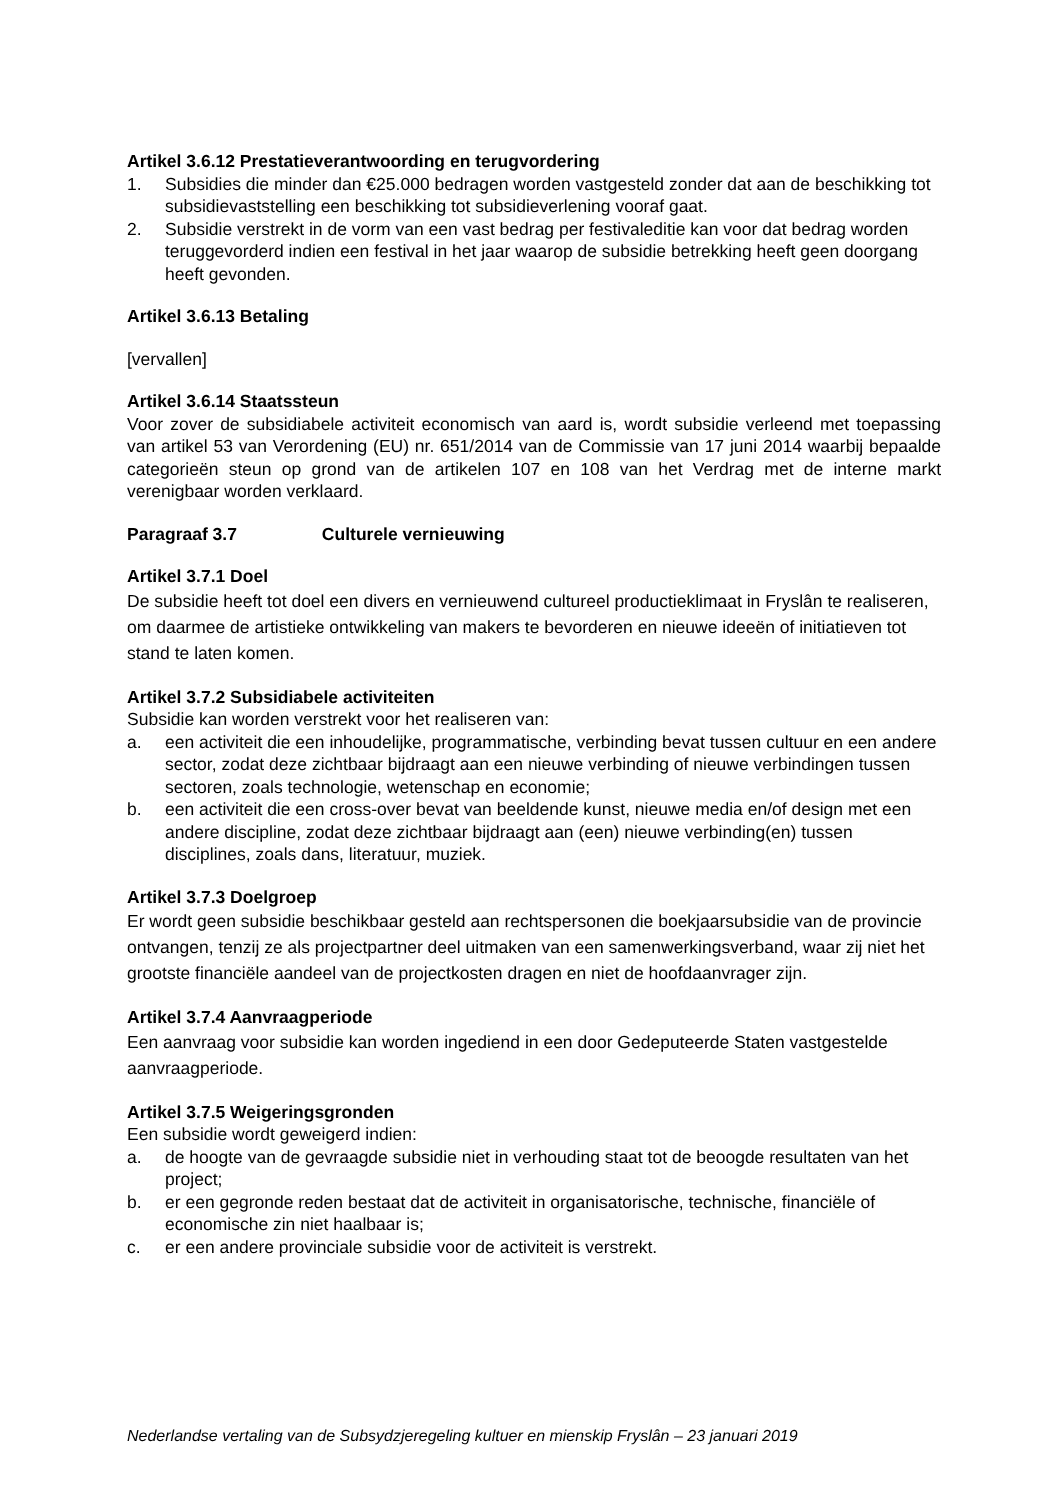Artikel 3.6.12 Prestatieverantwoording en terugvordering
1. Subsidies die minder dan €25.000 bedragen worden vastgesteld zonder dat aan de beschikking tot subsidievaststelling een beschikking tot subsidieverlening vooraf gaat.
2. Subsidie verstrekt in de vorm van een vast bedrag per festivaleditie kan voor dat bedrag worden teruggevorderd indien een festival in het jaar waarop de subsidie betrekking heeft geen doorgang heeft gevonden.
Artikel 3.6.13 Betaling
[vervallen]
Artikel 3.6.14 Staatssteun
Voor zover de subsidiabele activiteit economisch van aard is, wordt subsidie verleend met toepassing van artikel 53 van Verordening (EU) nr. 651/2014 van de Commissie van 17 juni 2014 waarbij bepaalde categorieën steun op grond van de artikelen 107 en 108 van het Verdrag met de interne markt verenigbaar worden verklaard.
Paragraaf 3.7 Culturele vernieuwing
Artikel 3.7.1 Doel
De subsidie heeft tot doel een divers en vernieuwend cultureel productieklimaat in Fryslân te realiseren, om daarmee de artistieke ontwikkeling van makers te bevorderen en nieuwe ideeën of initiatieven tot stand te laten komen.
Artikel 3.7.2 Subsidiabele activiteiten
Subsidie kan worden verstrekt voor het realiseren van:
a. een activiteit die een inhoudelijke, programmatische, verbinding bevat tussen cultuur en een andere sector, zodat deze zichtbaar bijdraagt aan een nieuwe verbinding of nieuwe verbindingen tussen sectoren, zoals technologie, wetenschap en economie;
b. een activiteit die een cross-over bevat van beeldende kunst, nieuwe media en/of design met een andere discipline, zodat deze zichtbaar bijdraagt aan (een) nieuwe verbinding(en) tussen disciplines, zoals dans, literatuur, muziek.
Artikel 3.7.3 Doelgroep
Er wordt geen subsidie beschikbaar gesteld aan rechtspersonen die boekjaarsubsidie van de provincie ontvangen, tenzij ze als projectpartner deel uitmaken van een samenwerkingsverband, waar zij niet het grootste financiële aandeel van de projectkosten dragen en niet de hoofdaanvrager zijn.
Artikel 3.7.4 Aanvraagperiode
Een aanvraag voor subsidie kan worden ingediend in een door Gedeputeerde Staten vastgestelde aanvraagperiode.
Artikel 3.7.5 Weigeringsgronden
Een subsidie wordt geweigerd indien:
a. de hoogte van de gevraagde subsidie niet in verhouding staat tot de beoogde resultaten van het project;
b. er een gegronde reden bestaat dat de activiteit in organisatorische, technische, financiële of economische zin niet haalbaar is;
c. er een andere provinciale subsidie voor de activiteit is verstrekt.
Nederlandse vertaling van de Subsydzjeregeling kultuer en mienskip Fryslân – 23 januari 2019